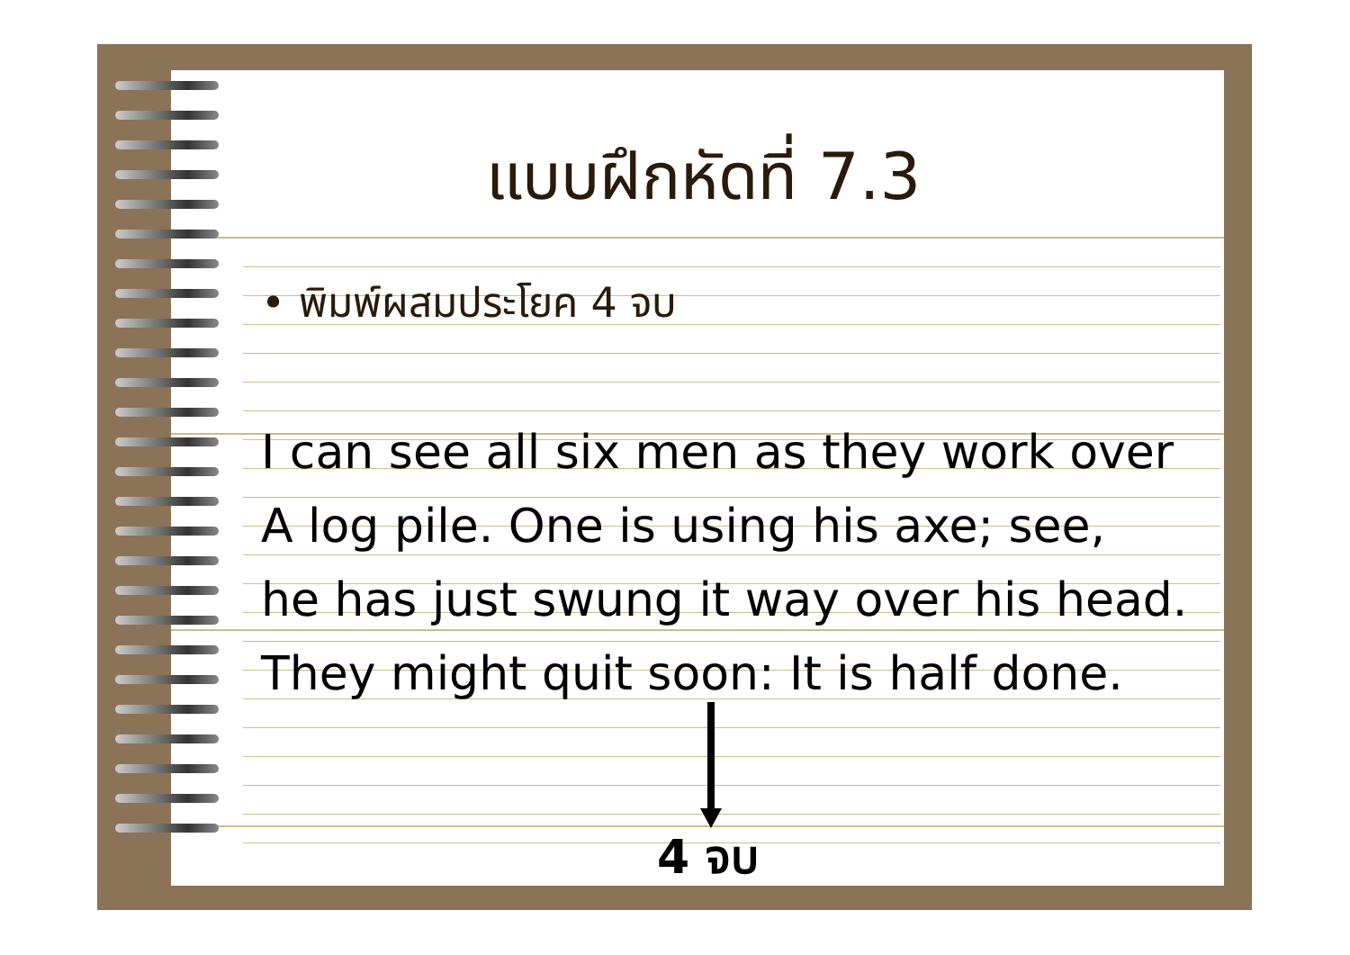แบบฝึกหัดที่ 7.3
• พิมพ์ผสมประโยค 4 จบ
I can see all six men as they work over
A log pile. One is using his axe; see,
he has just swung it way over his head.
They might quit soon: It is half done.
4 จบ